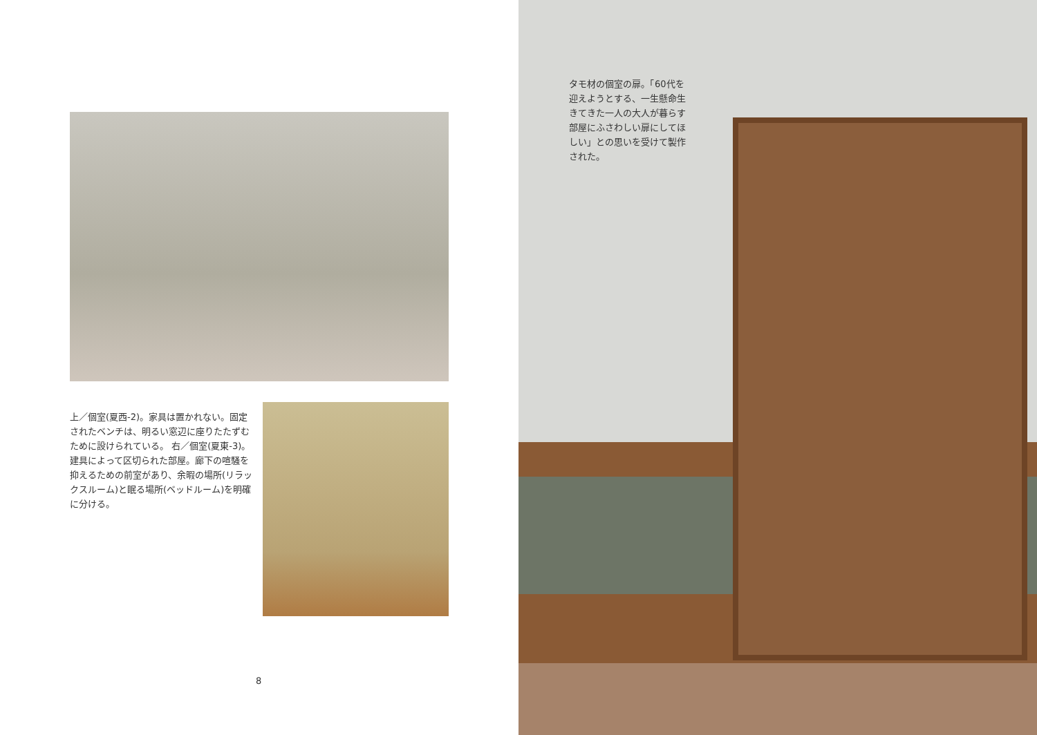上／個室(夏西-2)。家具は置かれない。固定されたベンチは、明るい窓辺に座りたたずむために設けられている。 右／個室(夏東-3)。建具によって区切られた部屋。廊下の喧騒を抑えるための前室があり、余暇の場所(リラックスルーム)と眠る場所(ベッドルーム)を明確に分ける。
8
タモ材の個室の扉。「60代を迎えようとする、一生懸命生きてきた一人の大人が暮らす部屋にふさわしい扉にしてほしい」との思いを受けて製作された。